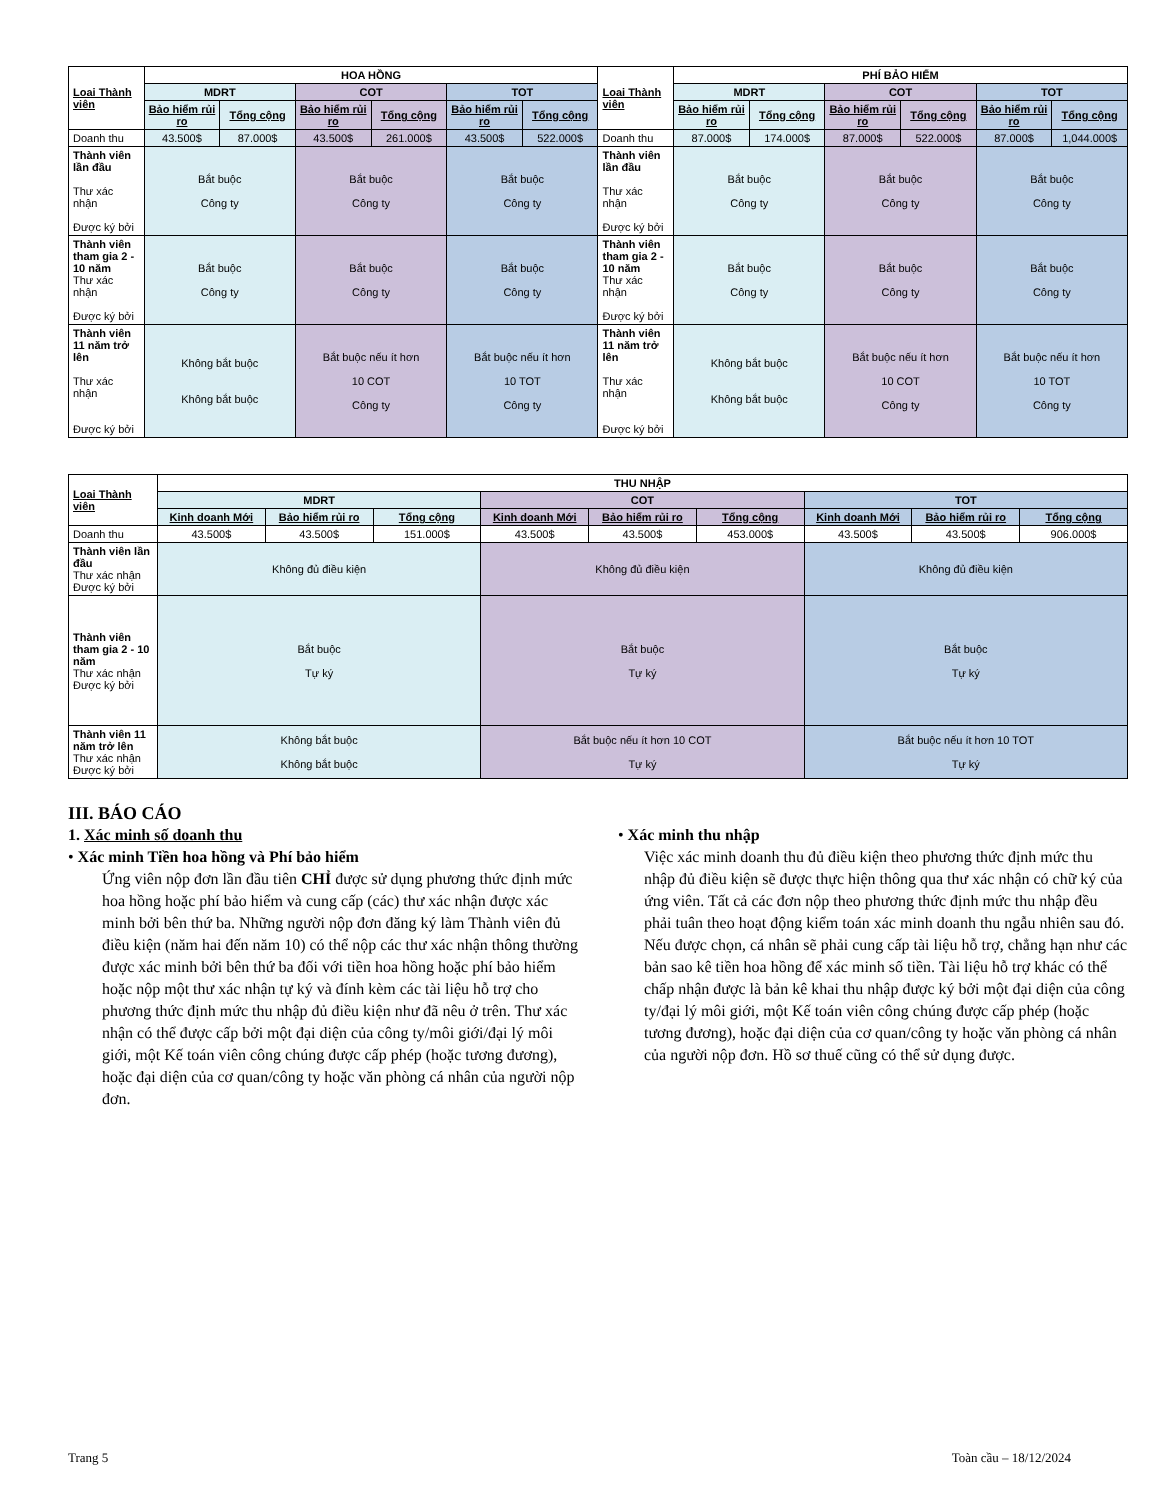| Loai Thành viên | HOA HỒNG | | | | | | Loai Thành viên | PHÍ BẢO HIỂM | | | | | |
| --- | --- | --- | --- | --- | --- | --- | --- | --- | --- | --- | --- | --- | --- |
| | MDRT | | COT | | TOT | | | MDRT | | COT | | TOT | |
| | Bảo hiểm rủi ro | Tổng cộng | Bảo hiểm rủi ro | Tổng cộng | Bảo hiểm rủi ro | Tổng cộng | | Bảo hiểm rủi ro | Tổng cộng | Bảo hiểm rủi ro | Tổng cộng | Bảo hiểm rủi ro | Tổng cộng |
| Doanh thu | 43.500$ | 87.000$ | 43.500$ | 261.000$ | 43.500$ | 522.000$ | Doanh thu | 87.000$ | 174.000$ | 87.000$ | 522.000$ | 87.000$ | 1,044.000$ |
| Thành viên lần đầu Thư xác nhận Được ký bởi | Bắt buộc Công ty | | Bắt buộc Công ty | | Bắt buộc Công ty | | Thành viên lần đầu Thư xác nhận Được ký bởi | Bắt buộc Công ty | | Bắt buộc Công ty | | Bắt buộc Công ty | |
| Thành viên tham gia 2 - 10 năm Thư xác nhận Được ký bởi | Bắt buộc Công ty | | Bắt buộc Công ty | | Bắt buộc Công ty | | Thành viên tham gia 2 - 10 năm Thư xác nhận Được ký bởi | Bắt buộc Công ty | | Bắt buộc Công ty | | Bắt buộc Công ty | |
| Thành viên 11 năm trở lên Thư xác nhận Được ký bởi | Không bắt buộc Không bắt buộc | | Bắt buộc nếu ít hơn 10 COT Công ty | | Bắt buộc nếu ít hơn 10 TOT Công ty | | Thành viên 11 năm trở lên Thư xác nhận Được ký bởi | Không bắt buộc Không bắt buộc | | Bắt buộc nếu ít hơn 10 COT Công ty | | Bắt buộc nếu ít hơn 10 TOT Công ty | |
| Loai Thành viên | THU NHẬP | | | | | | | | |
| --- | --- | --- | --- | --- | --- | --- | --- | --- | --- |
| | MDRT | | | COT | | | TOT | | |
| | Kinh doanh Mới | Bảo hiểm rủi ro | Tổng cộng | Kinh doanh Mới | Bảo hiểm rủi ro | Tổng cộng | Kinh doanh Mới | Bảo hiểm rủi ro | Tổng cộng |
| Doanh thu | 43.500$ | 43.500$ | 151.000$ | 43.500$ | 43.500$ | 453.000$ | 43.500$ | 43.500$ | 906.000$ |
| Thành viên lần đầu Thư xác nhận Được ký bởi | Không đủ điều kiện | | | Không đủ điều kiện | | | Không đủ điều kiện | | |
| Thành viên tham gia 2 - 10 năm Thư xác nhận Được ký bởi | Bắt buộc Tự ký | | | Bắt buộc Tự ký | | | Bắt buộc Tự ký | | |
| Thành viên 11 năm trở lên Thư xác nhận Được ký bởi | Không bắt buộc Không bắt buộc | | | Bắt buộc nếu ít hơn 10 COT Tự ký | | | Bắt buộc nếu ít hơn 10 TOT Tự ký | | |
III. BÁO CÁO
1. Xác minh số doanh thu
• Xác minh Tiền hoa hồng và Phí bảo hiểm
Ứng viên nộp đơn lần đầu tiên CHỈ được sử dụng phương thức định mức hoa hồng hoặc phí bảo hiểm và cung cấp (các) thư xác nhận được xác minh bởi bên thứ ba. Những người nộp đơn đăng ký làm Thành viên đủ điều kiện (năm hai đến năm 10) có thể nộp các thư xác nhận thông thường được xác minh bởi bên thứ ba đối với tiền hoa hồng hoặc phí bảo hiểm hoặc nộp một thư xác nhận tự ký và đính kèm các tài liệu hỗ trợ cho phương thức định mức thu nhập đủ điều kiện như đã nêu ở trên. Thư xác nhận có thể được cấp bởi một đại diện của công ty/môi giới/đại lý môi giới, một Kế toán viên công chúng được cấp phép (hoặc tương đương), hoặc đại diện của cơ quan/công ty hoặc văn phòng cá nhân của người nộp đơn.
• Xác minh thu nhập
Việc xác minh doanh thu đủ điều kiện theo phương thức định mức thu nhập đủ điều kiện sẽ được thực hiện thông qua thư xác nhận có chữ ký của ứng viên. Tất cả các đơn nộp theo phương thức định mức thu nhập đều phải tuân theo hoạt động kiểm toán xác minh doanh thu ngẫu nhiên sau đó. Nếu được chọn, cá nhân sẽ phải cung cấp tài liệu hỗ trợ, chẳng hạn như các bản sao kê tiền hoa hồng để xác minh số tiền. Tài liệu hỗ trợ khác có thể chấp nhận được là bản kê khai thu nhập được ký bởi một đại diện của công ty/đại lý môi giới, một Kế toán viên công chúng được cấp phép (hoặc tương đương), hoặc đại diện của cơ quan/công ty hoặc văn phòng cá nhân của người nộp đơn. Hồ sơ thuế cũng có thể sử dụng được.
Trang 5 Toàn cầu – 18/12/2024